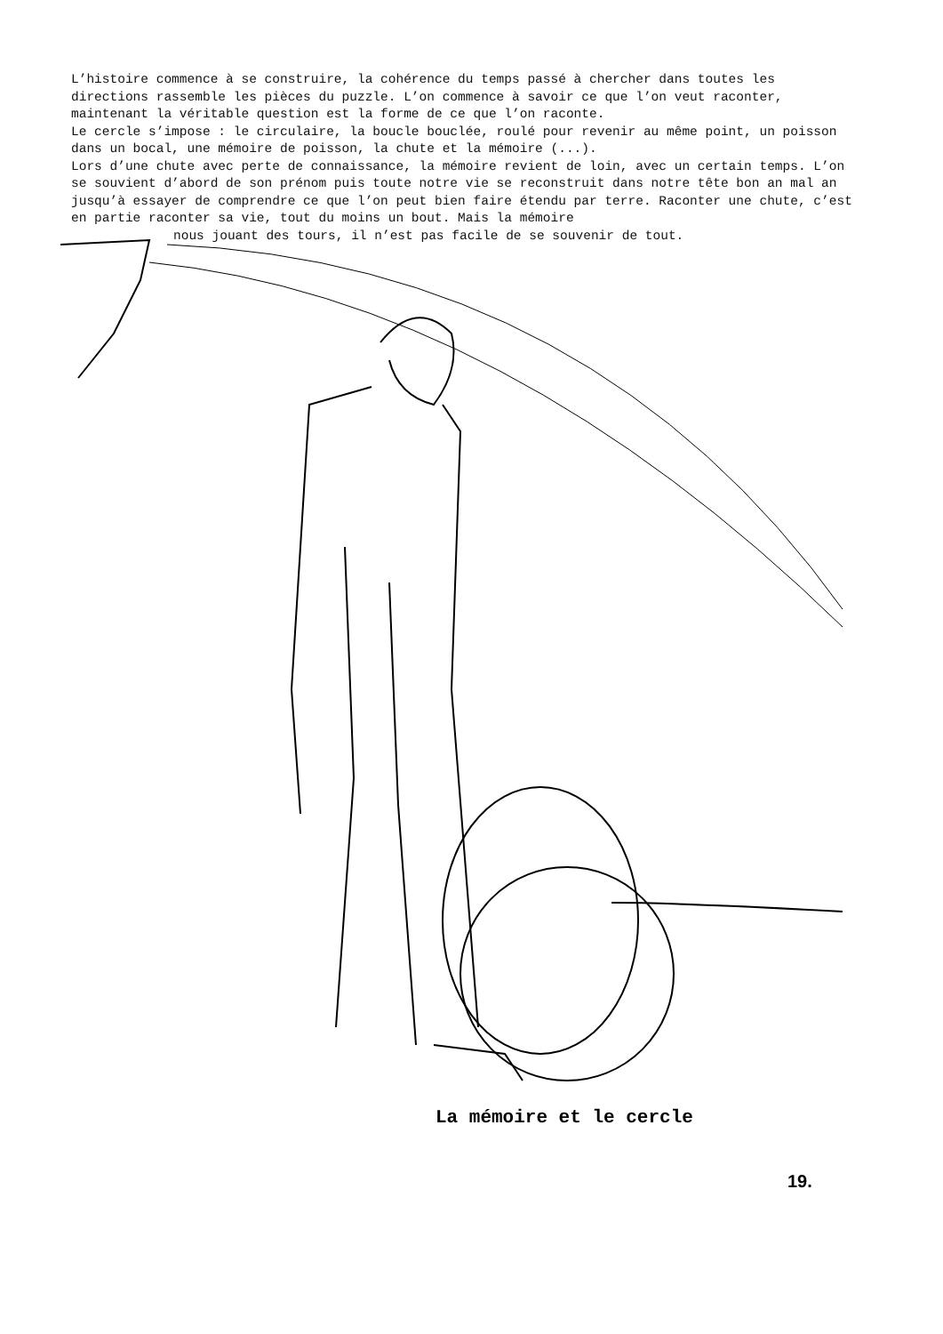L’histoire commence à se construire, la cohérence du temps passé à chercher dans toutes les directions rassemble les pièces du puzzle. L’on commence à savoir ce que l’on veut raconter, maintenant la véritable question est la forme de ce que l’on raconte.
Le cercle s’impose : le circulaire, la boucle bouclée, roulé pour revenir au même point, un poisson dans un bocal, une mémoire de poisson, la chute et la mémoire (...).
Lors d’une chute avec perte de connaissance, la mémoire revient de loin, avec un certain temps. L’on se souvient d’abord de son prénom puis toute notre vie se reconstruit dans notre tête bon an mal an jusqu’à essayer de comprendre ce que l’on peut bien faire étendu par terre. Raconter une chute, c’est en partie raconter sa vie, tout du moins un bout. Mais la mémoire
nous jouant des tours, il n’est pas facile de se souvenir de tout.
La mémoire et le cercle
19.